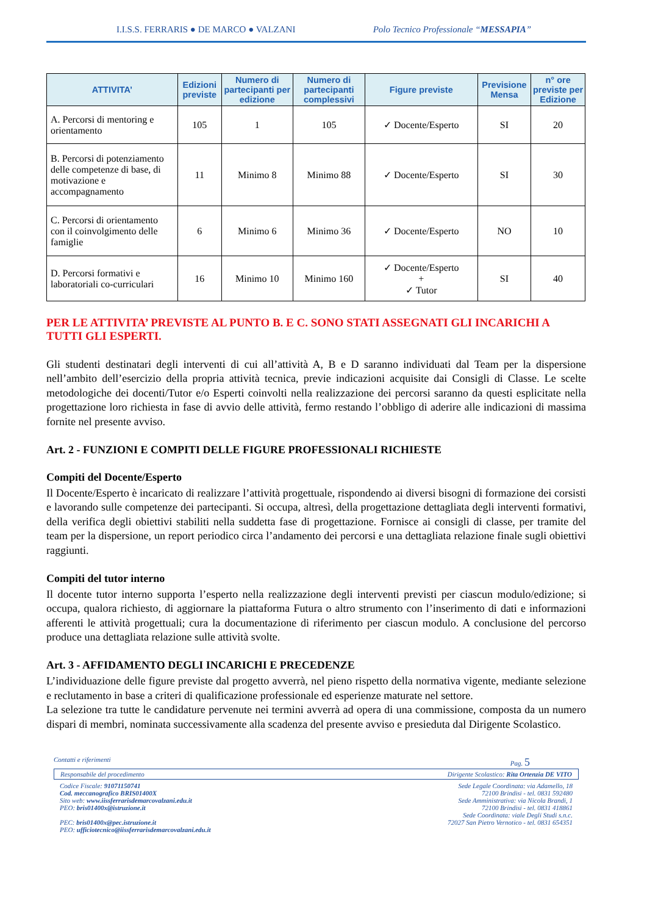I.I.S.S. FERRARIS ● DE MARCO ● VALZANI Polo Tecnico Professionale “MESSAPIA”
| ATTIVITA’ | Edizioni previste | Numero di partecipanti per edizione | Numero di partecipanti complessivi | Figure previste | Previsione Mensa | n° ore previste per Edizione |
| --- | --- | --- | --- | --- | --- | --- |
| A. Percorsi di mentoring e orientamento | 105 | 1 | 105 | ✓ Docente/Esperto | SI | 20 |
| B. Percorsi di potenziamento delle competenze di base, di motivazione e accompagnamento | 11 | Minimo 8 | Minimo 88 | ✓ Docente/Esperto | SI | 30 |
| C. Percorsi di orientamento con il coinvolgimento delle famiglie | 6 | Minimo 6 | Minimo 36 | ✓ Docente/Esperto | NO | 10 |
| D. Percorsi formativi e laboratoriali co-curriculari | 16 | Minimo 10 | Minimo 160 | ✓ Docente/Esperto + ✓ Tutor | SI | 40 |
PER LE ATTIVITA’ PREVISTE AL PUNTO B. E C. SONO STATI ASSEGNATI GLI INCARICHI A TUTTI GLI ESPERTI.
Gli studenti destinatari degli interventi di cui all’attività A, B e D saranno individuati dal Team per la dispersione nell’ambito dell’esercizio della propria attività tecnica, previe indicazioni acquisite dai Consigli di Classe. Le scelte metodologiche dei docenti/Tutor e/o Esperti coinvolti nella realizzazione dei percorsi saranno da questi esplicitate nella progettazione loro richiesta in fase di avvio delle attività, fermo restando l’obbligo di aderire alle indicazioni di massima fornite nel presente avviso.
Art. 2 - FUNZIONI E COMPITI DELLE FIGURE PROFESSIONALI RICHIESTE
Compiti del Docente/Esperto
Il Docente/Esperto è incaricato di realizzare l’attività progettuale, rispondendo ai diversi bisogni di formazione dei corsisti e lavorando sulle competenze dei partecipanti. Si occupa, altresì, della progettazione dettagliata degli interventi formativi, della verifica degli obiettivi stabiliti nella suddetta fase di progettazione. Fornisce ai consigli di classe, per tramite del team per la dispersione, un report periodico circa l’andamento dei percorsi e una dettagliata relazione finale sugli obiettivi raggiunti.
Compiti del tutor interno
Il docente tutor interno supporta l’esperto nella realizzazione degli interventi previsti per ciascun modulo/edizione; si occupa, qualora richiesto, di aggiornare la piattaforma Futura o altro strumento con l’inserimento di dati e informazioni afferenti le attività progettuali; cura la documentazione di riferimento per ciascun modulo. A conclusione del percorso produce una dettagliata relazione sulle attività svolte.
Art. 3 - AFFIDAMENTO DEGLI INCARICHI E PRECEDENZE
L’individuazione delle figure previste dal progetto avverrà, nel pieno rispetto della normativa vigente, mediante selezione e reclutamento in base a criteri di qualificazione professionale ed esperienze maturate nel settore.
La selezione tra tutte le candidature pervenute nei termini avverrà ad opera di una commissione, composta da un numero dispari di membri, nominata successivamente alla scadenza del presente avviso e presieduta dal Dirigente Scolastico.
Contatti e riferimenti Pag. 5
Responsabile del procedimento Dirigente Scolastico: Rita Ortenzia DE VITO
Codice Fiscale: 91071150741
Cod. meccanografico BRIS01400X
Sito web: www.iissferrarisdemarcovalzani.edu.it
PEO: bris01400x@istruzione.it
PEC: bris01400x@pec.istruzione.it
PEO: ufficiotecnico@iissferrarisdemarcovalzani.edu.it
Sede Legale Coordinata: via Adamello, 18
72100 Brindisi - tel. 0831 592480
Sede Amministrativa: via Nicola Brandi, 1
72100 Brindisi - tel. 0831 418861
Sede Coordinata: viale Degli Studi s.n.c.
72027 San Pietro Vernotico - tel. 0831 654351